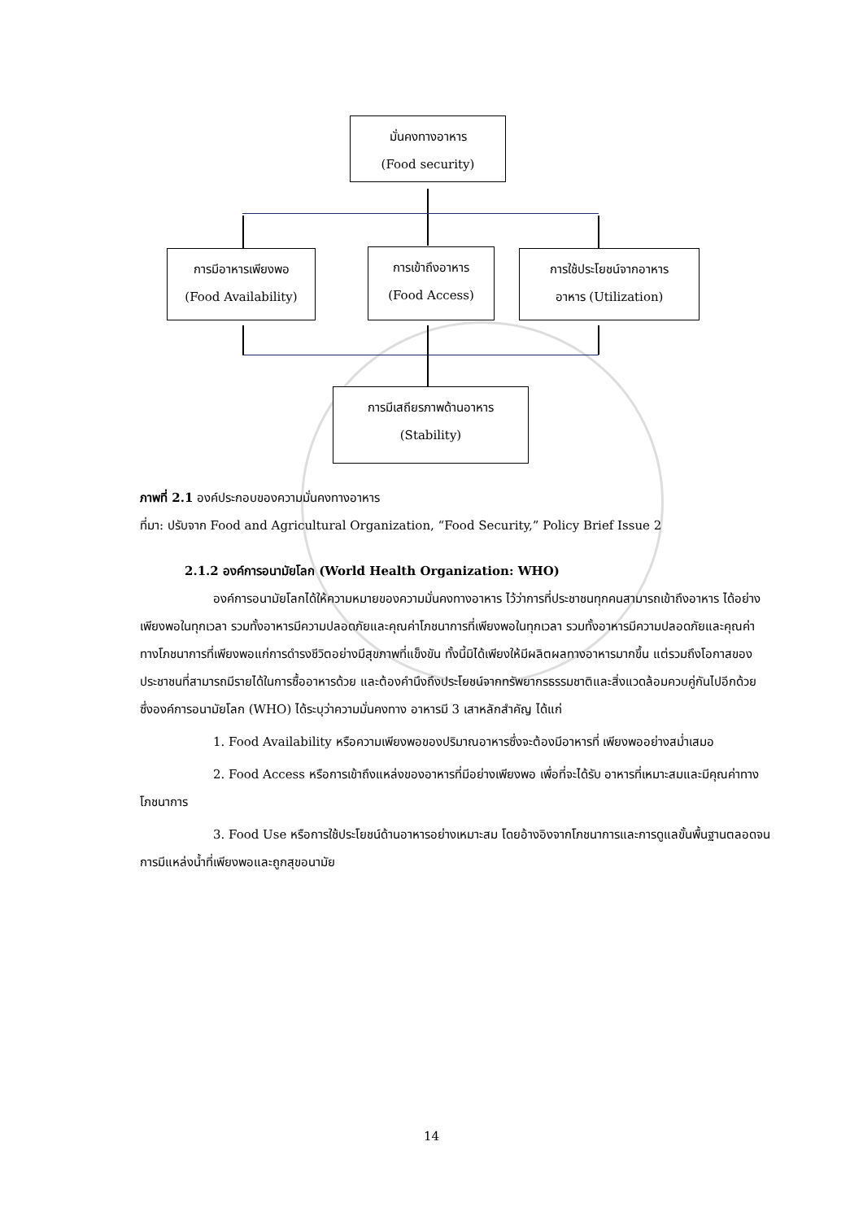มั่นคงทางอาหาร
(Food security)
การมีอาหารเพียงพอ
(Food Availability)
การเข้าถึงอาหาร
(Food Access)
การใช้ประโยชน์จากอาหาร
อาหาร (Utilization)
การมีเสถียรภาพด้านอาหาร
(Stability)
ภาพที่ 2.1 องค์ประกอบของความมั่นคงทางอาหาร
ที่มา: ปรับจาก Food and Agricultural Organization, “Food Security,” Policy Brief Issue 2
2.1.2 องค์การอนามัยโลก (World Health Organization: WHO)
องค์การอนามัยโลกได้ให้ความหมายของความมั่นคงทางอาหาร ไว้ว่าการที่ประชาชนทุกคนสามารถเข้าถึงอาหาร ได้อย่างเพียงพอในทุกเวลา รวมทั้งอาหารมีความปลอดภัยและคุณค่าโภชนาการที่เพียงพอในทุกเวลา รวมทั้งอาหารมีความปลอดภัยและคุณค่าทางโภชนาการที่เพียงพอแก่การดำรงชีวิตอย่างมีสุขภาพที่แข็งขัน ทั้งนี้มิได้เพียงให้มีผลิตผลทางอาหารมากขึ้น แต่รวมถึงโอกาสของประชาชนที่สามารถมีรายได้ในการซื้ออาหารด้วย และต้องคำนึงถึงประโยชน์จากทรัพยากรธรรมชาติและสิ่งแวดล้อมควบคู่กันไปอีกด้วย ซึ่งองค์การอนามัยโลก (WHO) ได้ระบุว่าความมั่นคงทาง อาหารมี 3 เสาหลักสำคัญ ได้แก่
1. Food Availability หรือความเพียงพอของปริมาณอาหารซึ่งจะต้องมีอาหารที่ เพียงพออย่างสม่ำเสมอ
2. Food Access หรือการเข้าถึงแหล่งของอาหารที่มีอย่างเพียงพอ เพื่อที่จะได้รับ อาหารที่เหมาะสมและมีคุณค่าทางโภชนาการ
3. Food Use หรือการใช้ประโยชน์ด้านอาหารอย่างเหมาะสม โดยอ้างอิงจากโภชนาการและการดูแลขั้นพื้นฐานตลอดจนการมีแหล่งน้ำที่เพียงพอและถูกสุขอนามัย
14